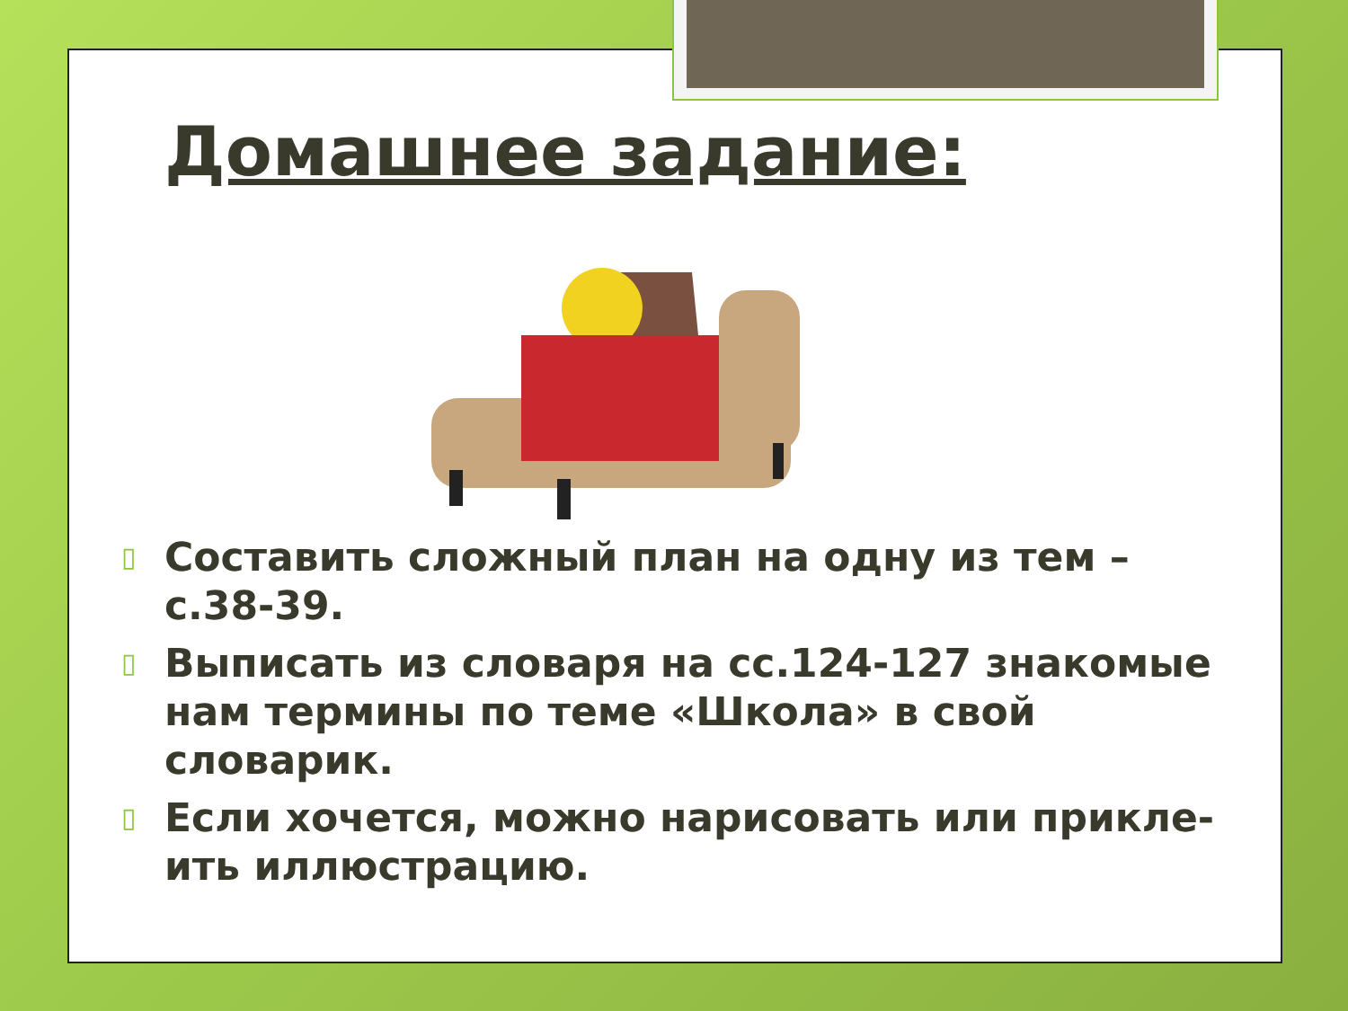Домашнее задание:
▯ Составить сложный план на одну из тем – с.38-39.
▯ Выписать из словаря на сс.124-127 знакомые нам термины по теме «Школа» в свой словарик.
▯ Если хочется, можно нарисовать или прикле-ить иллюстрацию.